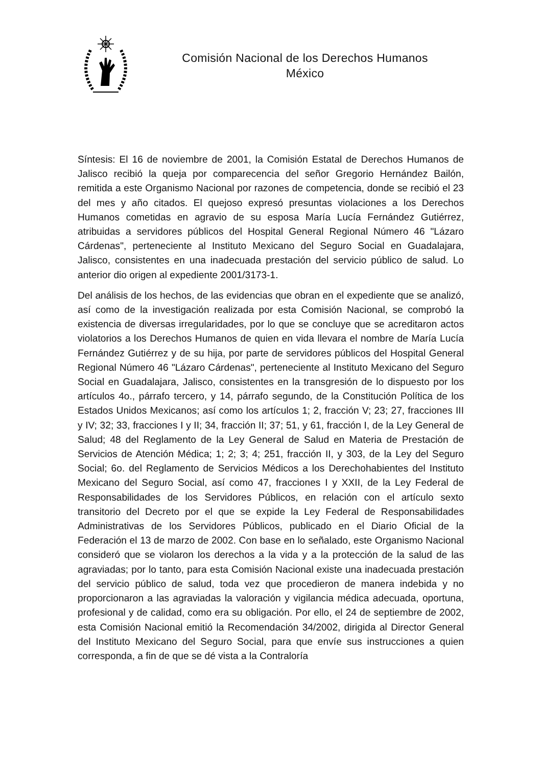Comisión Nacional de los Derechos Humanos
México
Síntesis: El 16 de noviembre de 2001, la Comisión Estatal de Derechos Humanos de Jalisco recibió la queja por comparecencia del señor Gregorio Hernández Bailón, remitida a este Organismo Nacional por razones de competencia, donde se recibió el 23 del mes y año citados. El quejoso expresó presuntas violaciones a los Derechos Humanos cometidas en agravio de su esposa María Lucía Fernández Gutiérrez, atribuidas a servidores públicos del Hospital General Regional Número 46 "Lázaro Cárdenas", perteneciente al Instituto Mexicano del Seguro Social en Guadalajara, Jalisco, consistentes en una inadecuada prestación del servicio público de salud. Lo anterior dio origen al expediente 2001/3173-1.
Del análisis de los hechos, de las evidencias que obran en el expediente que se analizó, así como de la investigación realizada por esta Comisión Nacional, se comprobó la existencia de diversas irregularidades, por lo que se concluye que se acreditaron actos violatorios a los Derechos Humanos de quien en vida llevara el nombre de María Lucía Fernández Gutiérrez y de su hija, por parte de servidores públicos del Hospital General Regional Número 46 "Lázaro Cárdenas", perteneciente al Instituto Mexicano del Seguro Social en Guadalajara, Jalisco, consistentes en la transgresión de lo dispuesto por los artículos 4o., párrafo tercero, y 14, párrafo segundo, de la Constitución Política de los Estados Unidos Mexicanos; así como los artículos 1; 2, fracción V; 23; 27, fracciones III y IV; 32; 33, fracciones I y II; 34, fracción II; 37; 51, y 61, fracción I, de la Ley General de Salud; 48 del Reglamento de la Ley General de Salud en Materia de Prestación de Servicios de Atención Médica; 1; 2; 3; 4; 251, fracción II, y 303, de la Ley del Seguro Social; 6o. del Reglamento de Servicios Médicos a los Derechohabientes del Instituto Mexicano del Seguro Social, así como 47, fracciones I y XXII, de la Ley Federal de Responsabilidades de los Servidores Públicos, en relación con el artículo sexto transitorio del Decreto por el que se expide la Ley Federal de Responsabilidades Administrativas de los Servidores Públicos, publicado en el Diario Oficial de la Federación el 13 de marzo de 2002. Con base en lo señalado, este Organismo Nacional consideró que se violaron los derechos a la vida y a la protección de la salud de las agraviadas; por lo tanto, para esta Comisión Nacional existe una inadecuada prestación del servicio público de salud, toda vez que procedieron de manera indebida y no proporcionaron a las agraviadas la valoración y vigilancia médica adecuada, oportuna, profesional y de calidad, como era su obligación. Por ello, el 24 de septiembre de 2002, esta Comisión Nacional emitió la Recomendación 34/2002, dirigida al Director General del Instituto Mexicano del Seguro Social, para que envíe sus instrucciones a quien corresponda, a fin de que se dé vista a la Contraloría